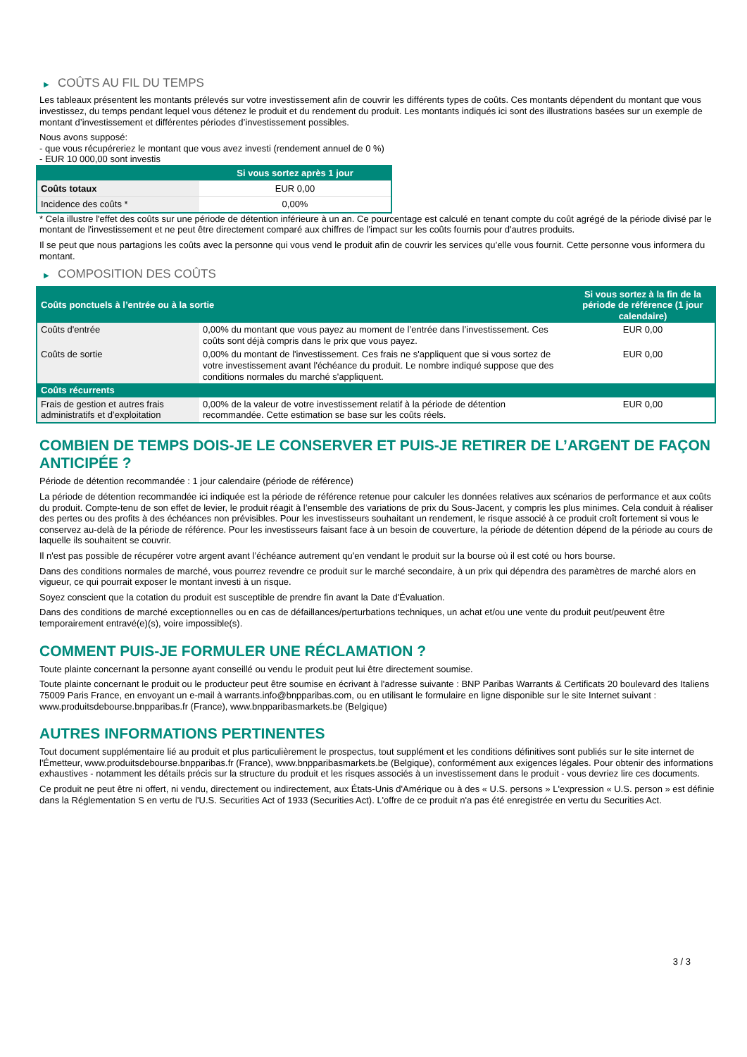▶ COÛTS AU FIL DU TEMPS
Les tableaux présentent les montants prélevés sur votre investissement afin de couvrir les différents types de coûts. Ces montants dépendent du montant que vous investissez, du temps pendant lequel vous détenez le produit et du rendement du produit. Les montants indiqués ici sont des illustrations basées sur un exemple de montant d’investissement et différentes périodes d’investissement possibles.
Nous avons supposé:
- que vous récupéreriez le montant que vous avez investi (rendement annuel de 0 %)
- EUR 10 000,00 sont investis
| | Si vous sortez après 1 jour |
| --- | --- |
| Coûts totaux | EUR 0,00 |
| Incidence des coûts * | 0,00% |
* Cela illustre l'effet des coûts sur une période de détention inférieure à un an. Ce pourcentage est calculé en tenant compte du coût agrégé de la période divisé par le montant de l'investissement et ne peut être directement comparé aux chiffres de l'impact sur les coûts fournis pour d'autres produits.
Il se peut que nous partagions les coûts avec la personne qui vous vend le produit afin de couvrir les services qu’elle vous fournit. Cette personne vous informera du montant.
▶ COMPOSITION DES COÛTS
| Coûts ponctuels à l’entrée ou à la sortie | | Si vous sortez à la fin de la période de référence (1 jour calendaire) |
| --- | --- | --- |
| Coûts d'entrée | 0,00% du montant que vous payez au moment de l’entrée dans l’investissement. Ces coûts sont déjà compris dans le prix que vous payez. | EUR 0,00 |
| Coûts de sortie | 0,00% du montant de l'investissement. Ces frais ne s'appliquent que si vous sortez de votre investissement avant l'échéance du produit. Le nombre indiqué suppose que des conditions normales du marché s'appliquent. | EUR 0,00 |
| Coûts récurrents | | |
| Frais de gestion et autres frais administratifs et d’exploitation | 0,00% de la valeur de votre investissement relatif à la période de détention recommandée. Cette estimation se base sur les coûts réels. | EUR 0,00 |
COMBIEN DE TEMPS DOIS-JE LE CONSERVER ET PUIS-JE RETIRER DE L’ARGENT DE FAÇON ANTICIPÉE ?
Période de détention recommandée : 1 jour calendaire (période de référence)
La période de détention recommandée ici indiquée est la période de référence retenue pour calculer les données relatives aux scénarios de performance et aux coûts du produit. Compte-tenu de son effet de levier, le produit réagit à l’ensemble des variations de prix du Sous-Jacent, y compris les plus minimes. Cela conduit à réaliser des pertes ou des profits à des échéances non prévisibles. Pour les investisseurs souhaitant un rendement, le risque associé à ce produit croît fortement si vous le conservez au-delà de la période de référence. Pour les investisseurs faisant face à un besoin de couverture, la période de détention dépend de la période au cours de laquelle ils souhaitent se couvrir.
Il n'est pas possible de récupérer votre argent avant l’échéance autrement qu'en vendant le produit sur la bourse où il est coté ou hors bourse.
Dans des conditions normales de marché, vous pourrez revendre ce produit sur le marché secondaire, à un prix qui dépendra des paramètres de marché alors en vigueur, ce qui pourrait exposer le montant investi à un risque.
Soyez conscient que la cotation du produit est susceptible de prendre fin avant la Date d'Évaluation.
Dans des conditions de marché exceptionnelles ou en cas de défaillances/perturbations techniques, un achat et/ou une vente du produit peut/peuvent être temporairement entravé(e)(s), voire impossible(s).
COMMENT PUIS-JE FORMULER UNE RÉCLAMATION ?
Toute plainte concernant la personne ayant conseillé ou vendu le produit peut lui être directement soumise.
Toute plainte concernant le produit ou le producteur peut être soumise en écrivant à l'adresse suivante : BNP Paribas Warrants & Certificats 20 boulevard des Italiens 75009 Paris France, en envoyant un e-mail à warrants.info@bnpparibas.com, ou en utilisant le formulaire en ligne disponible sur le site Internet suivant : www.produitsdebourse.bnpparibas.fr (France), www.bnpparibasmarkets.be (Belgique)
AUTRES INFORMATIONS PERTINENTES
Tout document supplémentaire lié au produit et plus particulièrement le prospectus, tout supplément et les conditions définitives sont publiés sur le site internet de l'Émetteur, www.produitsdebourse.bnpparibas.fr (France), www.bnpparibasmarkets.be (Belgique), conformément aux exigences légales. Pour obtenir des informations exhaustives - notamment les détails précis sur la structure du produit et les risques associés à un investissement dans le produit - vous devriez lire ces documents.
Ce produit ne peut être ni offert, ni vendu, directement ou indirectement, aux États-Unis d'Amérique ou à des « U.S. persons » L'expression « U.S. person » est définie dans la Réglementation S en vertu de l'U.S. Securities Act of 1933 (Securities Act). L'offre de ce produit n'a pas été enregistrée en vertu du Securities Act.
3 / 3